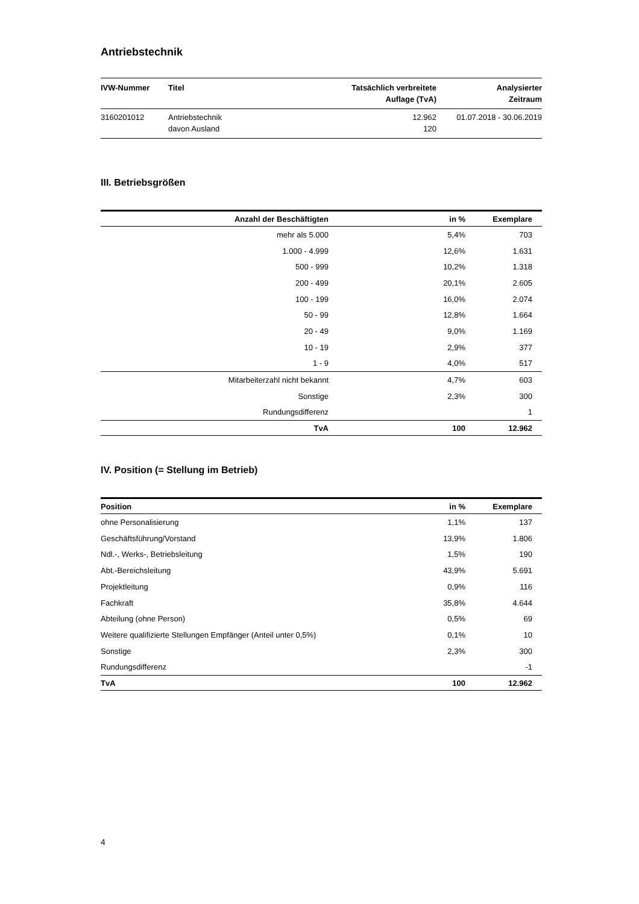Antriebstechnik
| IVW-Nummer | Titel | Tatsächlich verbreitete Auflage (TvA) | Analysierter Zeitraum |
| --- | --- | --- | --- |
| 3160201012 | Antriebstechnik davon Ausland | 12.962 120 | 01.07.2018 - 30.06.2019 |
III. Betriebsgrößen
| Anzahl der Beschäftigten | in % | Exemplare |
| --- | --- | --- |
| mehr als 5.000 | 5,4% | 703 |
| 1.000 - 4.999 | 12,6% | 1.631 |
| 500 - 999 | 10,2% | 1.318 |
| 200 - 499 | 20,1% | 2.605 |
| 100 - 199 | 16,0% | 2.074 |
| 50 - 99 | 12,8% | 1.664 |
| 20 - 49 | 9,0% | 1.169 |
| 10 - 19 | 2,9% | 377 |
| 1 - 9 | 4,0% | 517 |
| Mitarbeiterzahl nicht bekannt | 4,7% | 603 |
| Sonstige | 2,3% | 300 |
| Rundungsdifferenz | | 1 |
| TvA | 100 | 12.962 |
IV. Position (= Stellung im Betrieb)
| Position | in % | Exemplare |
| --- | --- | --- |
| ohne Personalisierung | 1,1% | 137 |
| Geschäftsführung/Vorstand | 13,9% | 1.806 |
| Ndl.-, Werks-, Betriebsleitung | 1,5% | 190 |
| Abt.-Bereichsleitung | 43,9% | 5.691 |
| Projektleitung | 0,9% | 116 |
| Fachkraft | 35,8% | 4.644 |
| Abteilung (ohne Person) | 0,5% | 69 |
| Weitere qualifizierte Stellungen Empfänger (Anteil unter 0,5%) | 0,1% | 10 |
| Sonstige | 2,3% | 300 |
| Rundungsdifferenz | | -1 |
| TvA | 100 | 12.962 |
4